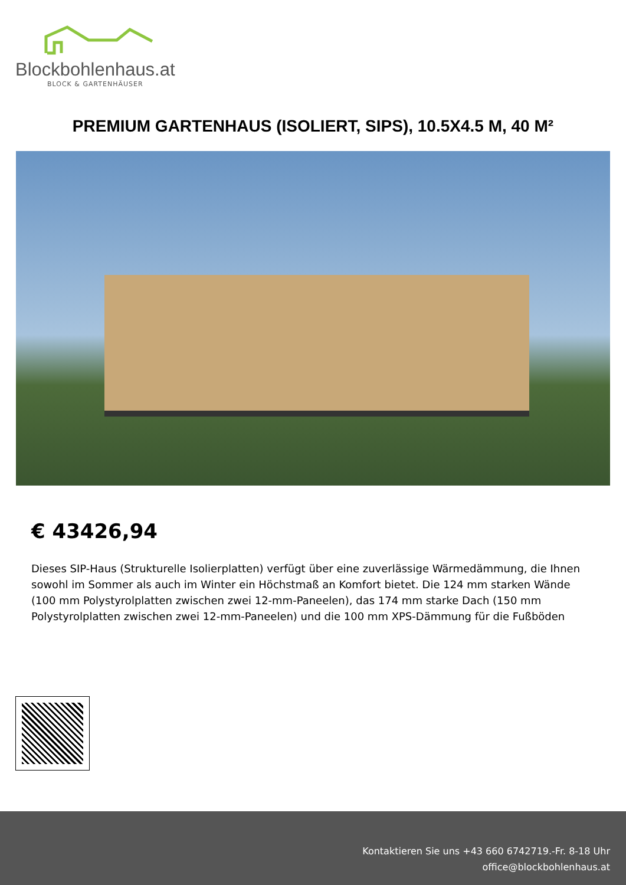Blockbohlenhaus.at
BLOCK & GARTENHÄUSER
PREMIUM GARTENHAUS (ISOLIERT, SIPS), 10.5X4.5 M, 40 M²
€ 43426,94
Dieses SIP-Haus (Strukturelle Isolierplatten) verfügt über eine zuverlässige Wärmedämmung, die Ihnen sowohl im Sommer als auch im Winter ein Höchstmaß an Komfort bietet. Die 124 mm starken Wände (100 mm Polystyrolplatten zwischen zwei 12-mm-Paneelen), das 174 mm starke Dach (150 mm Polystyrolplatten zwischen zwei 12-mm-Paneelen) und die 100 mm XPS-Dämmung für die Fußböden
Kontaktieren Sie uns +43 660 6742719.-Fr. 8-18 Uhr
office@blockbohlenhaus.at